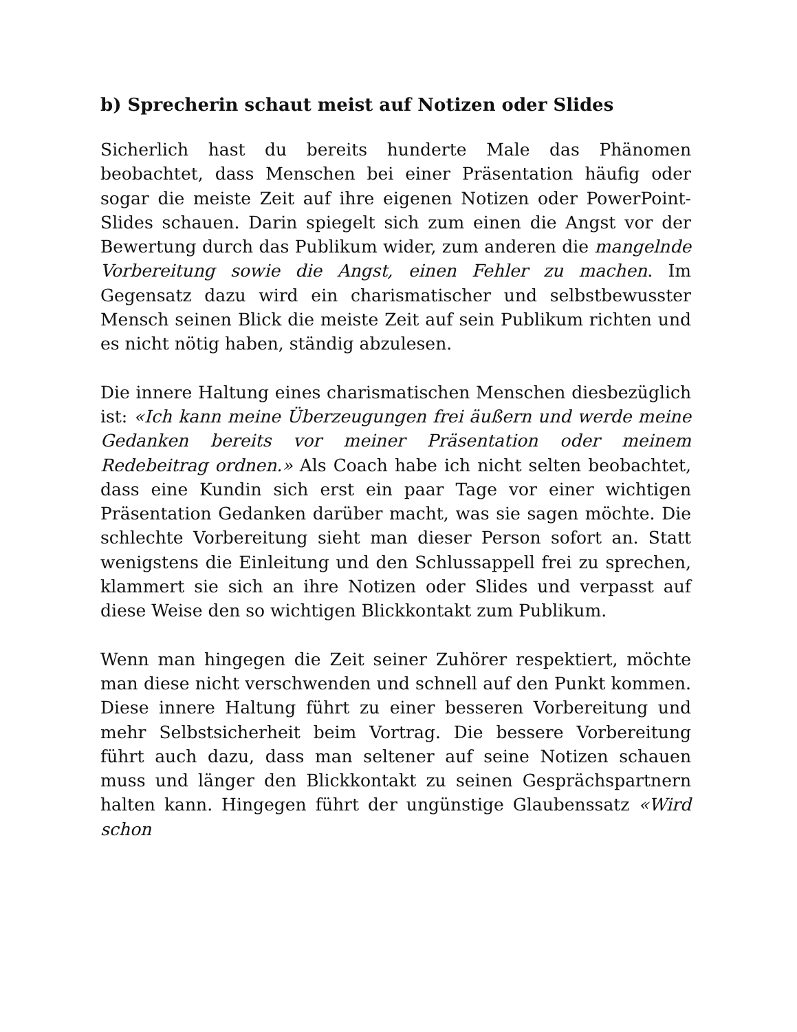b) Sprecherin schaut meist auf Notizen oder Slides
Sicherlich hast du bereits hunderte Male das Phänomen beobachtet, dass Menschen bei einer Präsentation häufig oder sogar die meiste Zeit auf ihre eigenen Notizen oder PowerPoint-Slides schauen. Darin spiegelt sich zum einen die Angst vor der Bewertung durch das Publikum wider, zum anderen die mangelnde Vorbereitung sowie die Angst, einen Fehler zu machen. Im Gegensatz dazu wird ein charismatischer und selbstbewusster Mensch seinen Blick die meiste Zeit auf sein Publikum richten und es nicht nötig haben, ständig abzulesen.
Die innere Haltung eines charismatischen Menschen diesbezüglich ist: «Ich kann meine Überzeugungen frei äußern und werde meine Gedanken bereits vor meiner Präsentation oder meinem Redebeitrag ordnen.» Als Coach habe ich nicht selten beobachtet, dass eine Kundin sich erst ein paar Tage vor einer wichtigen Präsentation Gedanken darüber macht, was sie sagen möchte. Die schlechte Vorbereitung sieht man dieser Person sofort an. Statt wenigstens die Einleitung und den Schlussappell frei zu sprechen, klammert sie sich an ihre Notizen oder Slides und verpasst auf diese Weise den so wichtigen Blickkontakt zum Publikum.
Wenn man hingegen die Zeit seiner Zuhörer respektiert, möchte man diese nicht verschwenden und schnell auf den Punkt kommen. Diese innere Haltung führt zu einer besseren Vorbereitung und mehr Selbstsicherheit beim Vortrag. Die bessere Vorbereitung führt auch dazu, dass man seltener auf seine Notizen schauen muss und länger den Blickkontakt zu seinen Gesprächspartnern halten kann. Hingegen führt der ungünstige Glaubenssatz «Wird schon